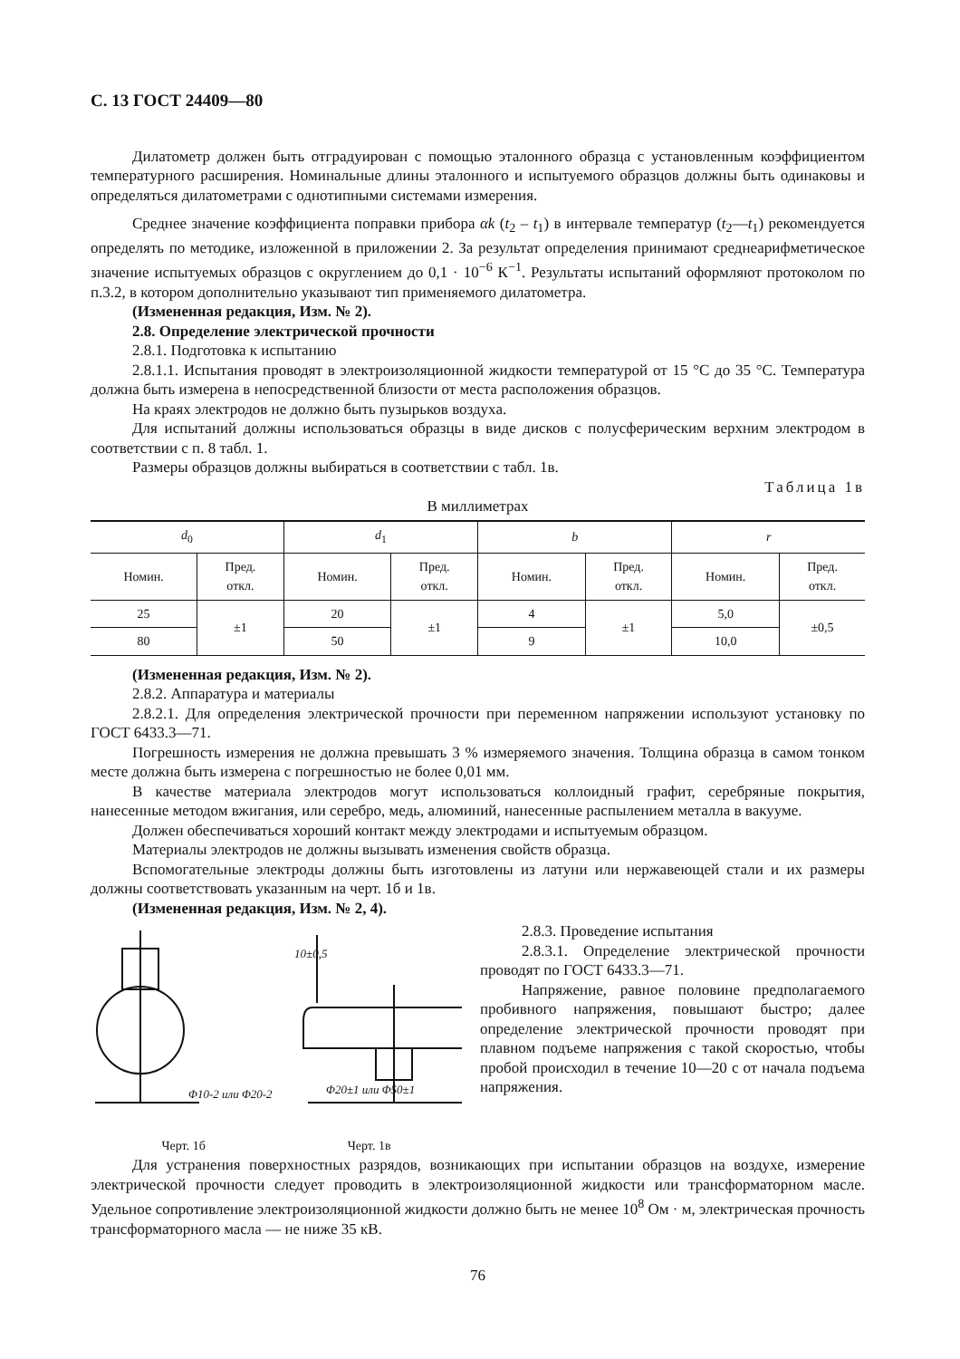С. 13 ГОСТ 24409—80
Дилатометр должен быть отградуирован с помощью эталонного образца с установленным коэффициентом температурного расширения. Номинальные длины эталонного и испытуемого образцов должны быть одинаковы и определяться дилатометрами с однотипными системами измерения.
Среднее значение коэффициента поправки прибора αk (t<sub>2</sub> – t<sub>1</sub>) в интервале температур (t<sub>2</sub>—t<sub>1</sub>) рекомендуется определять по методике, изложенной в приложении 2. За результат определения принимают среднеарифметическое значение испытуемых образцов с округлением до 0,1 · 10<sup>−6</sup> К<sup>−1</sup>. Результаты испытаний оформляют протоколом по п.3.2, в котором дополнительно указывают тип применяемого дилатометра.
(Измененная редакция, Изм. № 2).
2.8. Определение электрической прочности
2.8.1. Подготовка к испытанию
2.8.1.1. Испытания проводят в электроизоляционной жидкости температурой от 15 °С до 35 °С. Температура должна быть измерена в непосредственной близости от места расположения образцов.
На краях электродов не должно быть пузырьков воздуха.
Для испытаний должны использоваться образцы в виде дисков с полусферическим верхним электродом в соответствии с п. 8 табл. 1.
Размеры образцов должны выбираться в соответствии с табл. 1в.
Таблица 1в
В миллиметрах
| d<sub>0</sub> | | d<sub>1</sub> | | b | | r | |
| --- | --- | --- | --- | --- | --- | --- | --- |
| Номин. | Пред. откл. | Номин. | Пред. откл. | Номин. | Пред. откл. | Номин. | Пред. откл. |
| 25 | ±1 | 20 | ±1 | 4 | ±1 | 5,0 | ±0,5 |
| 80 | | 50 | | 9 | | 10,0 | |
(Измененная редакция, Изм. № 2).
2.8.2. Аппаратура и материалы
2.8.2.1. Для определения электрической прочности при переменном напряжении используют установку по ГОСТ 6433.3—71.
Погрешность измерения не должна превышать 3 % измеряемого значения. Толщина образца в самом тонком месте должна быть измерена с погрешностью не более 0,01 мм.
В качестве материала электродов могут использоваться коллоидный графит, серебряные покрытия, нанесенные методом вжигания, или серебро, медь, алюминий, нанесенные распылением металла в вакууме.
Должен обеспечиваться хороший контакт между электродами и испытуемым образцом.
Материалы электродов не должны вызывать изменения свойств образца.
Вспомогательные электроды должны быть изготовлены из латуни или нержавеющей стали и их размеры должны соответствовать указанным на черт. 1б и 1в.
(Измененная редакция, Изм. № 2, 4).
Φ10-2 или Φ20-2
Φ20±1 или Φ50±1
10±0,5
Черт. 1б Черт. 1в
2.8.3. Проведение испытания
2.8.3.1. Определение электрической прочности проводят по ГОСТ 6433.3—71.
Напряжение, равное половине предполагаемого пробивного напряжения, повышают быстро; далее определение электрической прочности проводят при плавном подъеме напряжения с такой скоростью, чтобы пробой происходил в течение 10—20 с от начала подъема напряжения.
Для устранения поверхностных разрядов, возникающих при испытании образцов на воздухе, измерение электрической прочности следует проводить в электроизоляционной жидкости или трансформаторном масле. Удельное сопротивление электроизоляционной жидкости должно быть не менее 10<sup>8</sup> Ом · м, электрическая прочность трансформаторного масла — не ниже 35 кВ.
76